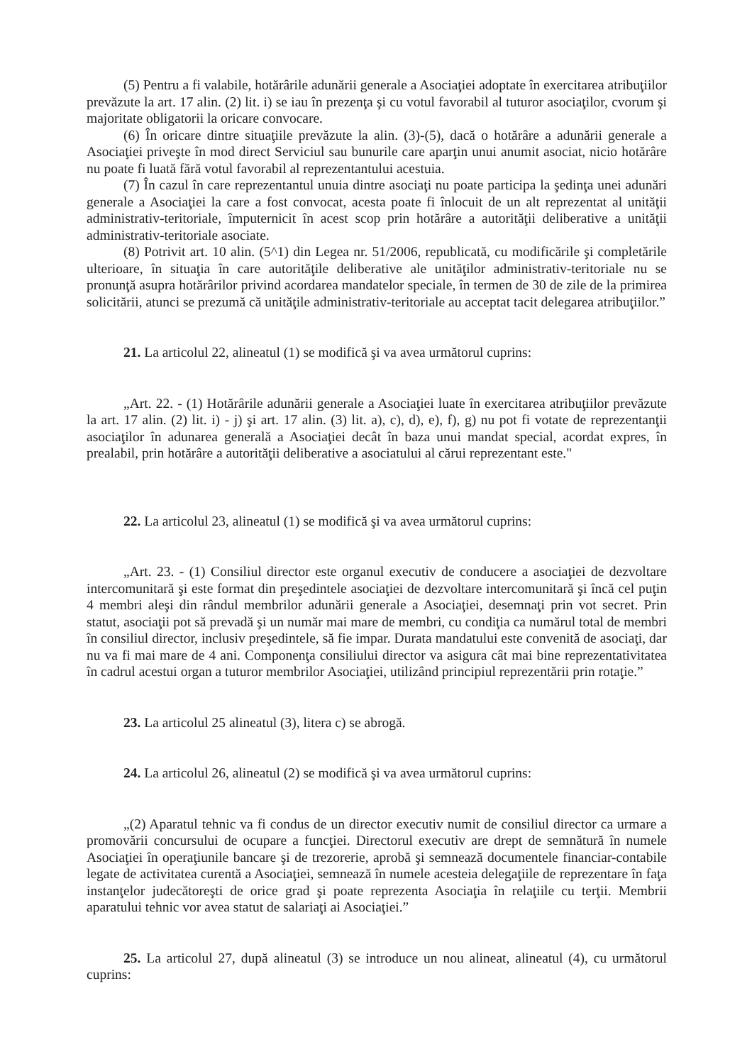(5) Pentru a fi valabile, hotărârile adunării generale a Asociaţiei adoptate în exercitarea atribuţiilor prevăzute la art. 17 alin. (2) lit. i) se iau în prezenţa şi cu votul favorabil al tuturor asociaţilor, cvorum şi majoritate obligatorii la oricare convocare.
(6) În oricare dintre situaţiile prevăzute la alin. (3)-(5), dacă o hotărâre a adunării generale a Asociaţiei priveşte în mod direct Serviciul sau bunurile care aparţin unui anumit asociat, nicio hotărâre nu poate fi luată fără votul favorabil al reprezentantului acestuia.
(7) În cazul în care reprezentantul unuia dintre asociaţi nu poate participa la şedinţa unei adunări generale a Asociaţiei la care a fost convocat, acesta poate fi înlocuit de un alt reprezentat al unităţii administrativ-teritoriale, împuternicit în acest scop prin hotărâre a autorităţii deliberative a unităţii administrativ-teritoriale asociate.
(8) Potrivit art. 10 alin. (5^1) din Legea nr. 51/2006, republicată, cu modificările şi completările ulterioare, în situaţia în care autorităţile deliberative ale unităţilor administrativ-teritoriale nu se pronunţă asupra hotărârilor privind acordarea mandatelor speciale, în termen de 30 de zile de la primirea solicitării, atunci se prezumă că unităţile administrativ-teritoriale au acceptat tacit delegarea atribuţiilor.”
21. La articolul 22, alineatul (1) se modifică şi va avea următorul cuprins:
„Art. 22. - (1) Hotărârile adunării generale a Asociaţiei luate în exercitarea atribuţiilor prevăzute la art. 17 alin. (2) lit. i) - j) şi art. 17 alin. (3) lit. a), c), d), e), f), g) nu pot fi votate de reprezentanţii asociaţilor în adunarea generală a Asociaţiei decât în baza unui mandat special, acordat expres, în prealabil, prin hotărâre a autorităţii deliberative a asociatului al cărui reprezentant este."
22. La articolul 23, alineatul (1) se modifică şi va avea următorul cuprins:
„Art. 23. - (1) Consiliul director este organul executiv de conducere a asociaţiei de dezvoltare intercomunitară şi este format din preşedintele asociaţiei de dezvoltare intercomunitară şi încă cel puţin 4 membri aleşi din rândul membrilor adunării generale a Asociaţiei, desemnaţi prin vot secret. Prin statut, asociaţii pot să prevadă şi un număr mai mare de membri, cu condiţia ca numărul total de membri în consiliul director, inclusiv preşedintele, să fie impar. Durata mandatului este convenită de asociaţi, dar nu va fi mai mare de 4 ani. Componenţa consiliului director va asigura cât mai bine reprezentativitatea în cadrul acestui organ a tuturor membrilor Asociaţiei, utilizând principiul reprezentării prin rotaţie.”
23. La articolul 25 alineatul (3), litera c) se abrogă.
24. La articolul 26, alineatul (2) se modifică şi va avea următorul cuprins:
„(2) Aparatul tehnic va fi condus de un director executiv numit de consiliul director ca urmare a promovării concursului de ocupare a funcţiei. Directorul executiv are drept de semnătură în numele Asociaţiei în operaţiunile bancare şi de trezorerie, aprobă şi semnează documentele financiar-contabile legate de activitatea curentă a Asociaţiei, semnează în numele acesteia delegaţiile de reprezentare în faţa instanţelor judecătoreşti de orice grad şi poate reprezenta Asociaţia în relaţiile cu terţii. Membrii aparatului tehnic vor avea statut de salariaţi ai Asociaţiei.”
25. La articolul 27, după alineatul (3) se introduce un nou alineat, alineatul (4), cu următorul cuprins: